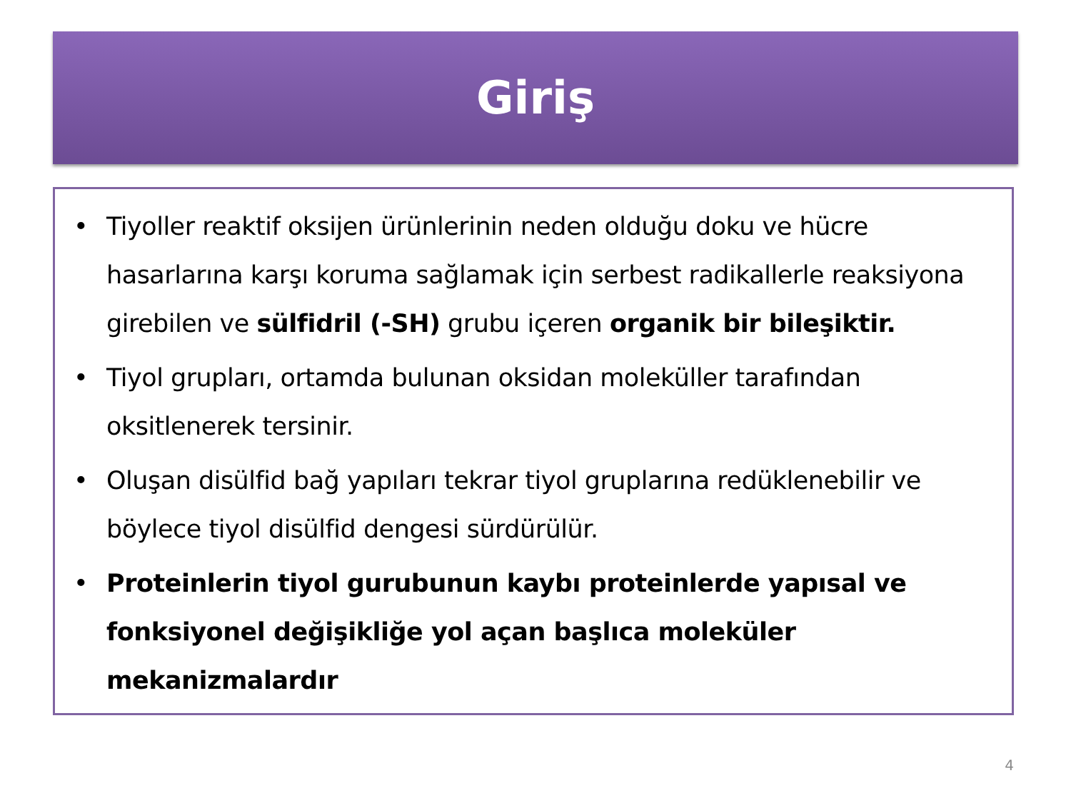Giriş
• Tiyoller reaktif oksijen ürünlerinin neden olduğu doku ve hücre hasarlarına karşı koruma sağlamak için serbest radikallerle reaksiyona girebilen ve sülfidril (-SH) grubu içeren organik bir bileşiktir.
• Tiyol grupları, ortamda bulunan oksidan moleküller tarafından oksitlenerek tersinir.
• Oluşan disülfid bağ yapıları tekrar tiyol gruplarına redüklenebilir ve böylece tiyol disülfid dengesi sürdürülür.
• Proteinlerin tiyol gurubunun kaybı proteinlerde yapısal ve fonksiyonel değişikliğe yol açan başlıca moleküler mekanizmalardır
4